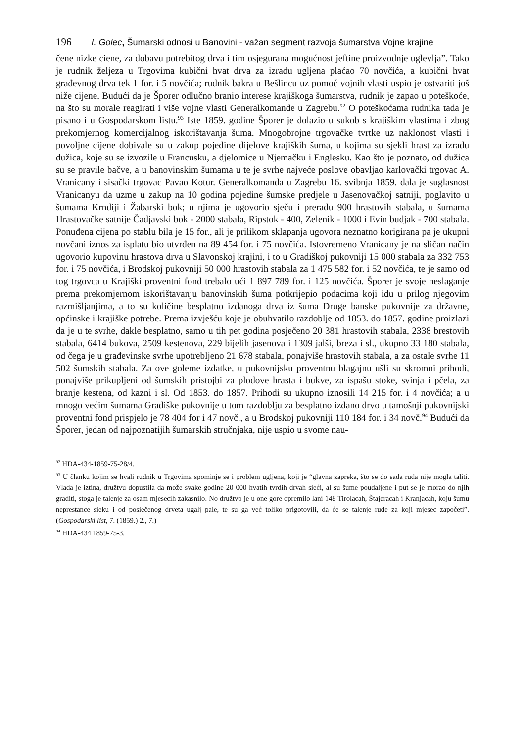196 I. Golec, Šumarski odnosi u Banovini - važan segment razvoja šumarstva Vojne krajine
čene nizke ciene, za dobavu potrebitog drva i tim osjegurana mogućnost jeftine proizvodnje uglevlja”. Tako je rudnik željeza u Trgovima kubični hvat drva za izradu ugljena plaćao 70 novčića, a kubični hvat građevnog drva tek 1 for. i 5 novčića; rudnik bakra u Bešlincu uz pomoć vojnih vlasti uspio je ostvariti još niže cijene. Budući da je Šporer odlučno branio interese krajiškoga šumarstva, rudnik je zapao u poteškoće, na što su morale reagirati i više vojne vlasti Generalkomande u Zagrebu.<sup>92</sup> O poteškoćama rudnika tada je pisano i u Gospodarskom listu.<sup>93</sup> Iste 1859. godine Šporer je dolazio u sukob s krajiškim vlastima i zbog prekomjernog komercijalnog iskorištavanja šuma. Mnogobrojne trgovačke tvrtke uz naklonost vlasti i povoljne cijene dobivale su u zakup pojedine dijelove krajiških šuma, u kojima su sjekli hrast za izradu dužica, koje su se izvozile u Francusku, a djelomice u Njemačku i Englesku. Kao što je poznato, od dužica su se pravile bačve, a u banovinskim šumama u te je svrhe najveće poslove obavljao karlovački trgovac A. Vranicany i sisački trgovac Pavao Kotur. Generalkomanda u Zagrebu 16. svibnja 1859. dala je suglasnost Vranicanyu da uzme u zakup na 10 godina pojedine šumske predjele u Jasenovačkoj satniji, poglavito u šumama Krndiji i Žabarski bok; u njima je ugovorio sječu i preradu 900 hrastovih stabala, u šumama Hrastovačke satnije Čadjavski bok - 2000 stabala, Ripstok - 400, Zelenik - 1000 i Evin budjak - 700 stabala. Ponuđena cijena po stablu bila je 15 for., ali je prilikom sklapanja ugovora neznatno korigirana pa je ukupni novčani iznos za isplatu bio utvrđen na 89 454 for. i 75 novčića. Istovremeno Vranicany je na sličan način ugovorio kupovinu hrastova drva u Slavonskoj krajini, i to u Gradiškoj pukovniji 15 000 stabala za 332 753 for. i 75 novčića, i Brodskoj pukovniji 50 000 hrastovih stabala za 1 475 582 for. i 52 novčića, te je samo od tog trgovca u Krajiški proventni fond trebalo ući 1 897 789 for. i 125 novčića. Šporer je svoje neslaganje prema prekomjernom iskorištavanju banovinskih šuma potkrijepio podacima koji idu u prilog njegovim razmišljanjima, a to su količine besplatno izdanoga drva iz šuma Druge banske pukovnije za državne, općinske i krajiške potrebe. Prema izvješću koje je obuhvatilo razdoblje od 1853. do 1857. godine proizlazi da je u te svrhe, dakle besplatno, samo u tih pet godina posječeno 20 381 hrastovih stabala, 2338 brestovih stabala, 6414 bukova, 2509 kestenova, 229 bijelih jasenova i 1309 jalši, breza i sl., ukupno 33 180 stabala, od čega je u građevinske svrhe upotrebljeno 21 678 stabala, ponajviše hrastovih stabala, a za ostale svrhe 11 502 šumskih stabala. Za ove goleme izdatke, u pukovnijsku proventnu blagajnu ušli su skromni prihodi, ponajviše prikupljeni od šumskih pristojbi za plodove hrasta i bukve, za ispašu stoke, svinja i pčela, za branje kestena, od kazni i sl. Od 1853. do 1857. Prihodi su ukupno iznosili 14 215 for. i 4 novčića; a u mnogo većim šumama Gradiške pukovnije u tom razdoblju za besplatno izdano drvo u tamošnji pukovnijski proventni fond prispjelo je 78 404 for i 47 novč., a u Brodskoj pukovniji 110 184 for. i 34 novč.<sup>94</sup> Budući da Šporer, jedan od najpoznatijih šumarskih stručnjaka, nije uspio u svome nau-
<sup>92</sup> HDA-434-1859-75-28/4.
<sup>93</sup> U članku kojim se hvali rudnik u Trgovima spominje se i problem ugljena, koji je “glavna zapreka, što se do sada ruda nije mogla taliti. Vlada je iztina, družtvu dopustila da može svake godine 20 000 hvatih tvrdih drvah sieći, al su šume poudaljene i put se je morao do njih graditi, stoga je talenje za osam mjesecih zakasnilo. No družtvo je u one gore opremilo lani 148 Tirolacah, Štajeracah i Kranjacah, koju šumu neprestance sieku i od posiečenog drveta ugalj pale, te su ga već toliko prigotovili, da će se talenje rude za koji mjesec započeti”. (Gospodarski list, 7. (1859.) 2., 7.)
<sup>94</sup> HDA-434 1859-75-3.